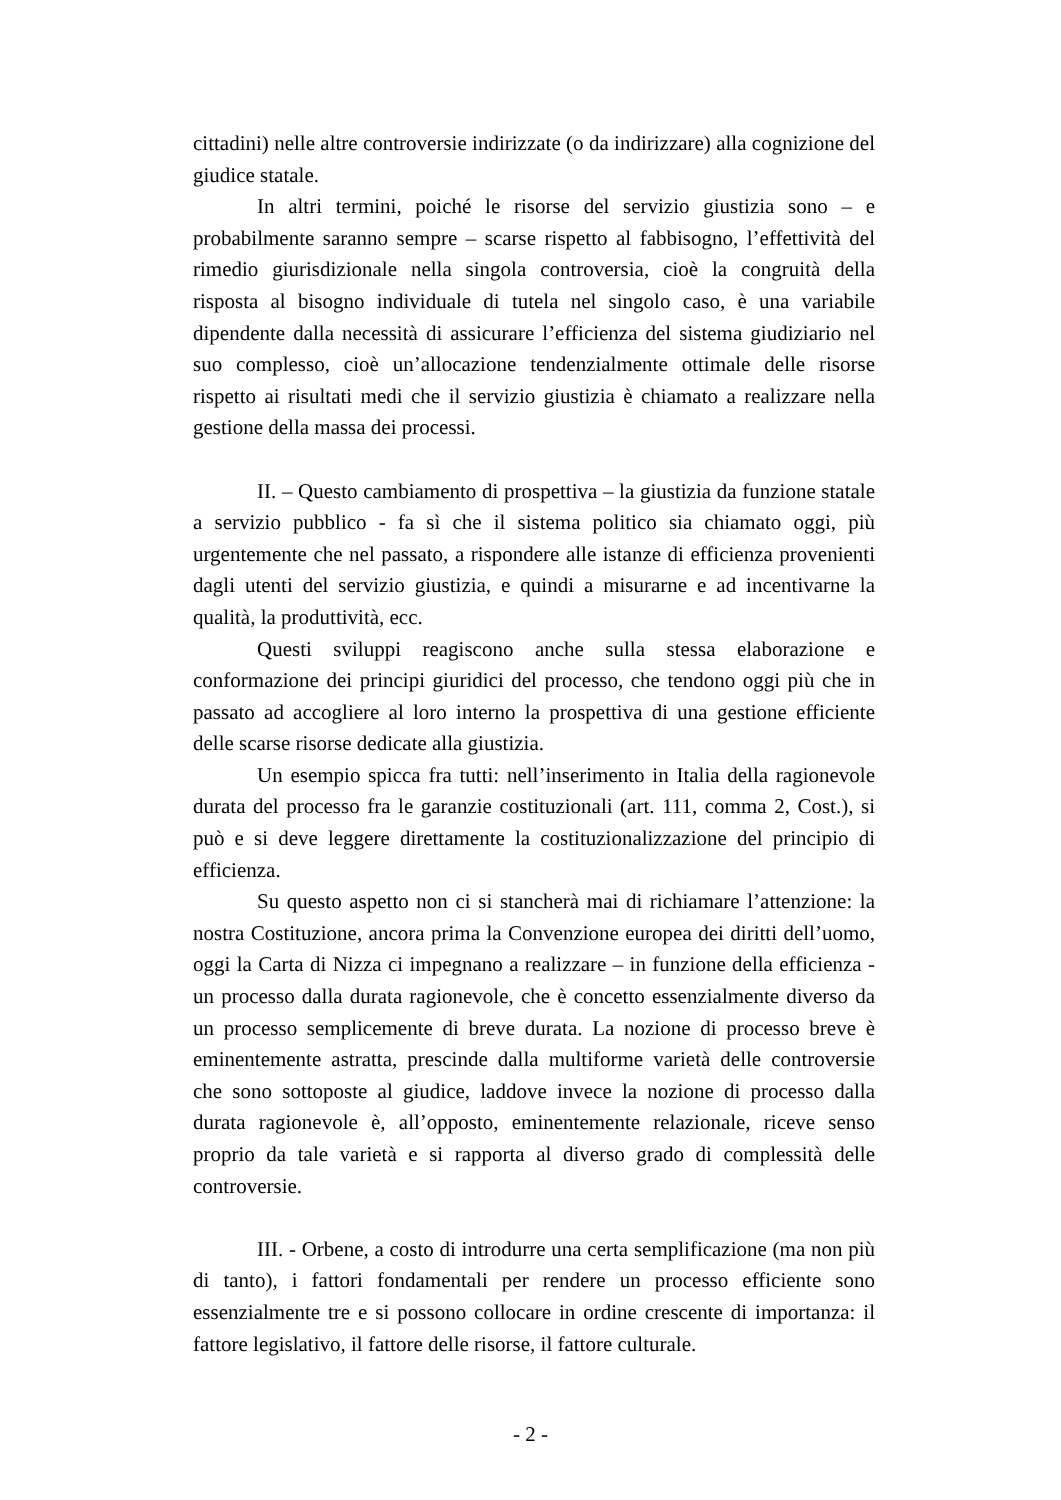cittadini) nelle altre controversie indirizzate (o da indirizzare) alla cognizione del giudice statale.
In altri termini, poiché le risorse del servizio giustizia sono – e probabilmente saranno sempre – scarse rispetto al fabbisogno, l’effettività del rimedio giurisdizionale nella singola controversia, cioè la congruità della risposta al bisogno individuale di tutela nel singolo caso, è una variabile dipendente dalla necessità di assicurare l’efficienza del sistema giudiziario nel suo complesso, cioè un’allocazione tendenzialmente ottimale delle risorse rispetto ai risultati medi che il servizio giustizia è chiamato a realizzare nella gestione della massa dei processi.
II. – Questo cambiamento di prospettiva – la giustizia da funzione statale a servizio pubblico - fa sì che il sistema politico sia chiamato oggi, più urgentemente che nel passato, a rispondere alle istanze di efficienza provenienti dagli utenti del servizio giustizia, e quindi a misurarne e ad incentivarne la qualità, la produttività, ecc.
Questi sviluppi reagiscono anche sulla stessa elaborazione e conformazione dei principi giuridici del processo, che tendono oggi più che in passato ad accogliere al loro interno la prospettiva di una gestione efficiente delle scarse risorse dedicate alla giustizia.
Un esempio spicca fra tutti: nell’inserimento in Italia della ragionevole durata del processo fra le garanzie costituzionali (art. 111, comma 2, Cost.), si può e si deve leggere direttamente la costituzionalizzazione del principio di efficienza.
Su questo aspetto non ci si stancherà mai di richiamare l’attenzione: la nostra Costituzione, ancora prima la Convenzione europea dei diritti dell’uomo, oggi la Carta di Nizza ci impegnano a realizzare – in funzione della efficienza - un processo dalla durata ragionevole, che è concetto essenzialmente diverso da un processo semplicemente di breve durata. La nozione di processo breve è eminentemente astratta, prescinde dalla multiforme varietà delle controversie che sono sottoposte al giudice, laddove invece la nozione di processo dalla durata ragionevole è, all’opposto, eminentemente relazionale, riceve senso proprio da tale varietà e si rapporta al diverso grado di complessità delle controversie.
III. - Orbene, a costo di introdurre una certa semplificazione (ma non più di tanto), i fattori fondamentali per rendere un processo efficiente sono essenzialmente tre e si possono collocare in ordine crescente di importanza: il fattore legislativo, il fattore delle risorse, il fattore culturale.
- 2 -